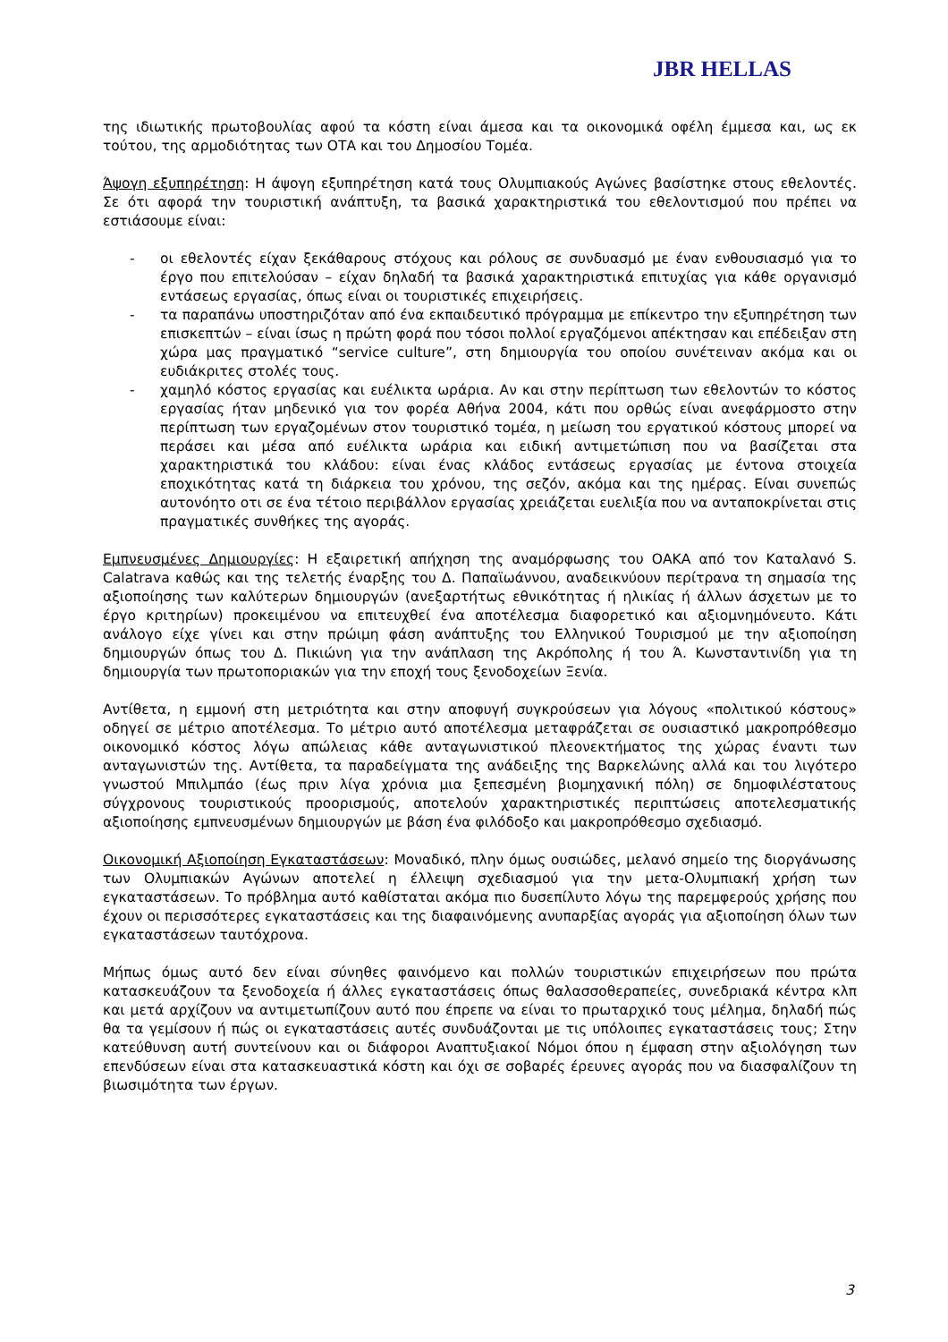JBR HELLAS
της ιδιωτικής πρωτοβουλίας αφού τα κόστη είναι άμεσα και τα οικονομικά οφέλη έμμεσα και, ως εκ τούτου, της αρμοδιότητας των ΟΤΑ και του Δημοσίου Τομέα.
Άψογη εξυπηρέτηση: Η άψογη εξυπηρέτηση κατά τους Ολυμπιακούς Αγώνες βασίστηκε στους εθελοντές. Σε ότι αφορά την τουριστική ανάπτυξη, τα βασικά χαρακτηριστικά του εθελοντισμού που πρέπει να εστιάσουμε είναι:
- οι εθελοντές είχαν ξεκάθαρους στόχους και ρόλους σε συνδυασμό με έναν ενθουσιασμό για το έργο που επιτελούσαν – είχαν δηλαδή τα βασικά χαρακτηριστικά επιτυχίας για κάθε οργανισμό εντάσεως εργασίας, όπως είναι οι τουριστικές επιχειρήσεις.
- τα παραπάνω υποστηριζόταν από ένα εκπαιδευτικό πρόγραμμα με επίκεντρο την εξυπηρέτηση των επισκεπτών – είναι ίσως η πρώτη φορά που τόσοι πολλοί εργαζόμενοι απέκτησαν και επέδειξαν στη χώρα μας πραγματικό “service culture”, στη δημιουργία του οποίου συνέτειναν ακόμα και οι ευδιάκριτες στολές τους.
- χαμηλό κόστος εργασίας και ευέλικτα ωράρια. Αν και στην περίπτωση των εθελοντών το κόστος εργασίας ήταν μηδενικό για τον φορέα Αθήνα 2004, κάτι που ορθώς είναι ανεφάρμοστο στην περίπτωση των εργαζομένων στον τουριστικό τομέα, η μείωση του εργατικού κόστους μπορεί να περάσει και μέσα από ευέλικτα ωράρια και ειδική αντιμετώπιση που να βασίζεται στα χαρακτηριστικά του κλάδου: είναι ένας κλάδος εντάσεως εργασίας με έντονα στοιχεία εποχικότητας κατά τη διάρκεια του χρόνου, της σεζόν, ακόμα και της ημέρας. Είναι συνεπώς αυτονόητο οτι σε ένα τέτοιο περιβάλλον εργασίας χρειάζεται ευελιξία που να ανταποκρίνεται στις πραγματικές συνθήκες της αγοράς.
Εμπνευσμένες Δημιουργίες: Η εξαιρετική απήχηση της αναμόρφωσης του ΟΑΚΑ από τον Καταλανό S. Calatrava καθώς και της τελετής έναρξης του Δ. Παπαϊωάννου, αναδεικνύουν περίτρανα τη σημασία της αξιοποίησης των καλύτερων δημιουργών (ανεξαρτήτως εθνικότητας ή ηλικίας ή άλλων άσχετων με το έργο κριτηρίων) προκειμένου να επιτευχθεί ένα αποτέλεσμα διαφορετικό και αξιομνημόνευτο. Κάτι ανάλογο είχε γίνει και στην πρώιμη φάση ανάπτυξης του Ελληνικού Τουρισμού με την αξιοποίηση δημιουργών όπως του Δ. Πικιώνη για την ανάπλαση της Ακρόπολης ή του Ά. Κωνσταντινίδη για τη δημιουργία των πρωτοποριακών για την εποχή τους ξενοδοχείων Ξενία.
Αντίθετα, η εμμονή στη μετριότητα και στην αποφυγή συγκρούσεων για λόγους «πολιτικού κόστους» οδηγεί σε μέτριο αποτέλεσμα. Το μέτριο αυτό αποτέλεσμα μεταφράζεται σε ουσιαστικό μακροπρόθεσμο οικονομικό κόστος λόγω απώλειας κάθε ανταγωνιστικού πλεονεκτήματος της χώρας έναντι των ανταγωνιστών της. Αντίθετα, τα παραδείγματα της ανάδειξης της Βαρκελώνης αλλά και του λιγότερο γνωστού Μπιλμπάο (έως πριν λίγα χρόνια μια ξεπεσμένη βιομηχανική πόλη) σε δημοφιλέστατους σύγχρονους τουριστικούς προορισμούς, αποτελούν χαρακτηριστικές περιπτώσεις αποτελεσματικής αξιοποίησης εμπνευσμένων δημιουργών με βάση ένα φιλόδοξο και μακροπρόθεσμο σχεδιασμό.
Οικονομική Αξιοποίηση Εγκαταστάσεων: Μοναδικό, πλην όμως ουσιώδες, μελανό σημείο της διοργάνωσης των Ολυμπιακών Αγώνων αποτελεί η έλλειψη σχεδιασμού για την μετα-Ολυμπιακή χρήση των εγκαταστάσεων. Το πρόβλημα αυτό καθίσταται ακόμα πιο δυσεπίλυτο λόγω της παρεμφερούς χρήσης που έχουν οι περισσότερες εγκαταστάσεις και της διαφαινόμενης ανυπαρξίας αγοράς για αξιοποίηση όλων των εγκαταστάσεων ταυτόχρονα.
Μήπως όμως αυτό δεν είναι σύνηθες φαινόμενο και πολλών τουριστικών επιχειρήσεων που πρώτα κατασκευάζουν τα ξενοδοχεία ή άλλες εγκαταστάσεις όπως θαλασσοθεραπείες, συνεδριακά κέντρα κλπ και μετά αρχίζουν να αντιμετωπίζουν αυτό που έπρεπε να είναι το πρωταρχικό τους μέλημα, δηλαδή πώς θα τα γεμίσουν ή πώς οι εγκαταστάσεις αυτές συνδυάζονται με τις υπόλοιπες εγκαταστάσεις τους; Στην κατεύθυνση αυτή συντείνουν και οι διάφοροι Αναπτυξιακοί Νόμοι όπου η έμφαση στην αξιολόγηση των επενδύσεων είναι στα κατασκευαστικά κόστη και όχι σε σοβαρές έρευνες αγοράς που να διασφαλίζουν τη βιωσιμότητα των έργων.
3